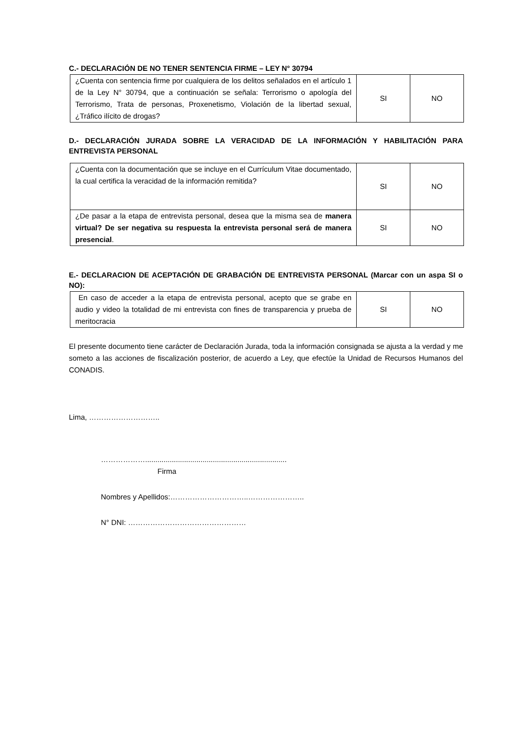C.- DECLARACIÓN DE NO TENER SENTENCIA FIRME – LEY N° 30794
| ¿Cuenta con sentencia firme por cualquiera de los delitos señalados en el artículo 1 de la Ley N° 30794, que a continuación se señala: Terrorismo o apología del Terrorismo, Trata de personas, Proxenetismo, Violación de la libertad sexual, ¿Tráfico ilícito de drogas? | SI | NO |
D.- DECLARACIÓN JURADA SOBRE LA VERACIDAD DE LA INFORMACIÓN Y HABILITACIÓN PARA ENTREVISTA PERSONAL
| ¿Cuenta con la documentación que se incluye en el Currículum Vitae documentado, la cual certifica la veracidad de la información remitida? | SI | NO |
| ¿De pasar a la etapa de entrevista personal, desea que la misma sea de manera virtual? De ser negativa su respuesta la entrevista personal será de manera presencial . | SI | NO |
E.- DECLARACION DE ACEPTACIÓN DE GRABACIÓN DE ENTREVISTA PERSONAL (Marcar con un aspa SI o NO):
| En caso de acceder a la etapa de entrevista personal, acepto que se grabe en audio y video la totalidad de mi entrevista con fines de transparencia y prueba de meritocracia | SI | NO |
El presente documento tiene carácter de Declaración Jurada, toda la información consignada se ajusta a la verdad y me someto a las acciones de fiscalización posterior, de acuerdo a Ley, que efectúe la Unidad de Recursos Humanos del CONADIS.
Lima, ………………………..
……………….....................................................................
Firma
Nombres y Apellidos:…………………………..…………………..
N° DNI: …………………………………………